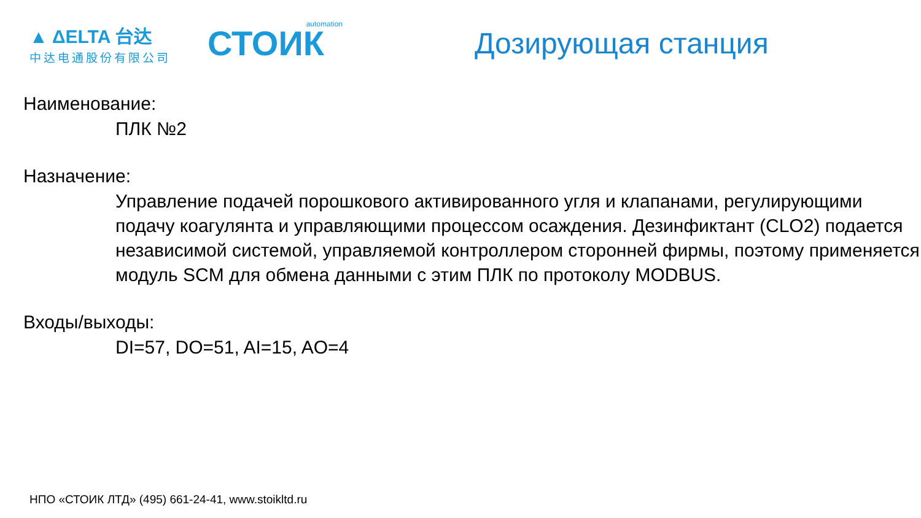▲ ΔELTA 台达
中达电通股份有限公司
automation СТОИК
Дозирующая станция
Наименование:
ПЛК №2
Назначение:
Управление подачей порошкового активированного угля и клапанами, регулирующими подачу коагулянта и управляющими процессом осаждения. Дезинфиктант (CLO2) подается независимой системой, управляемой контроллером сторонней фирмы, поэтому применяется модуль SCM для обмена данными с этим ПЛК по протоколу MODBUS.
Входы/выходы:
DI=57, DO=51, AI=15, AO=4
НПО «СТОИК ЛТД» (495) 661-24-41, www.stoikltd.ru